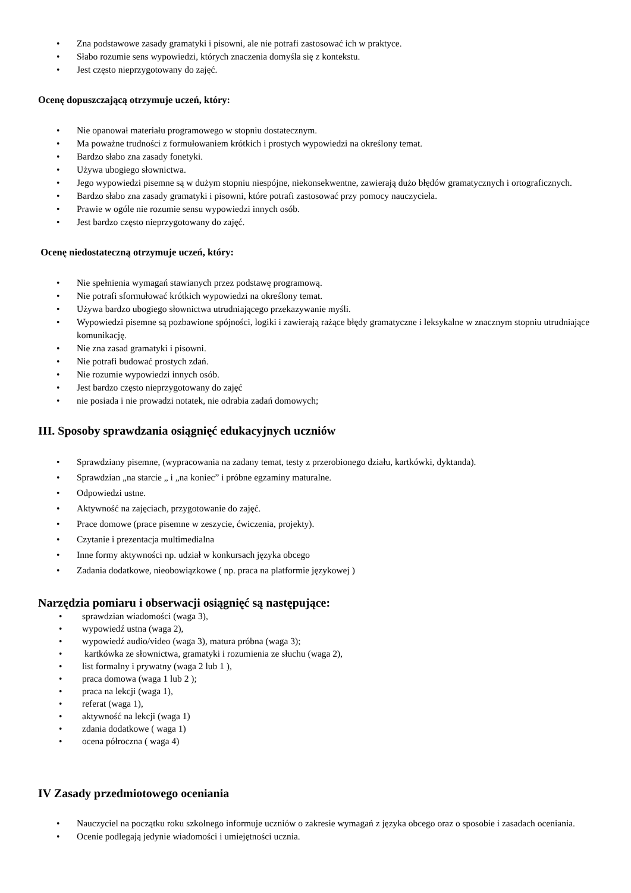• Zna podstawowe zasady gramatyki i pisowni, ale nie potrafi zastosować ich w praktyce.
• Słabo rozumie sens wypowiedzi, których znaczenia domyśla się z kontekstu.
• Jest często nieprzygotowany do zajęć.
Ocenę dopuszczającą otrzymuje uczeń, który:
• Nie opanował materiału programowego w stopniu dostatecznym.
• Ma poważne trudności z formułowaniem krótkich i prostych wypowiedzi na określony temat.
• Bardzo słabo zna zasady fonetyki.
• Używa ubogiego słownictwa.
• Jego wypowiedzi pisemne są w dużym stopniu niespójne, niekonsekwentne, zawierają dużo błędów gramatycznych i ortograficznych.
• Bardzo słabo zna zasady gramatyki i pisowni, które potrafi zastosować przy pomocy nauczyciela.
• Prawie w ogóle nie rozumie sensu wypowiedzi innych osób.
• Jest bardzo często nieprzygotowany do zajęć.
Ocenę niedostateczną otrzymuje uczeń, który:
• Nie spełnienia wymagań stawianych przez podstawę programową.
• Nie potrafi sformułować krótkich wypowiedzi na określony temat.
• Używa bardzo ubogiego słownictwa utrudniającego przekazywanie myśli.
• Wypowiedzi pisemne są pozbawione spójności, logiki i zawierają rażące błędy gramatyczne i leksykalne w znacznym stopniu utrudniające komunikację.
• Nie zna zasad gramatyki i pisowni.
• Nie potrafi budować prostych zdań.
• Nie rozumie wypowiedzi innych osób.
• Jest bardzo często nieprzygotowany do zajęć
• nie posiada i nie prowadzi notatek, nie odrabia zadań domowych;
III. Sposoby sprawdzania osiągnięć edukacyjnych uczniów
• Sprawdziany pisemne, (wypracowania na zadany temat, testy z przerobionego działu, kartkówki, dyktanda).
• Sprawdzian „na starcie „ i „na koniec” i próbne egzaminy maturalne.
• Odpowiedzi ustne.
• Aktywność na zajęciach, przygotowanie do zajęć.
• Prace domowe (prace pisemne w zeszycie, ćwiczenia, projekty).
• Czytanie i prezentacja multimedialna
• Inne formy aktywności np. udział w konkursach języka obcego
• Zadania dodatkowe, nieobowiązkowe ( np. praca na platformie językowej )
Narzędzia pomiaru i obserwacji osiągnięć są następujące:
• sprawdzian wiadomości (waga 3),
• wypowiedź ustna (waga 2),
• wypowiedź audio/video (waga 3), matura próbna (waga 3);
• kartkówka ze słownictwa, gramatyki i rozumienia ze słuchu (waga 2),
• list formalny i prywatny (waga 2 lub 1 ),
• praca domowa (waga 1 lub 2 );
• praca na lekcji (waga 1),
• referat (waga 1),
• aktywność na lekcji (waga 1)
• zdania dodatkowe ( waga 1)
• ocena półroczna ( waga 4)
IV Zasady przedmiotowego oceniania
• Nauczyciel na początku roku szkolnego informuje uczniów o zakresie wymagań z języka obcego oraz o sposobie i zasadach oceniania.
• Ocenie podlegają jedynie wiadomości i umiejętności ucznia.